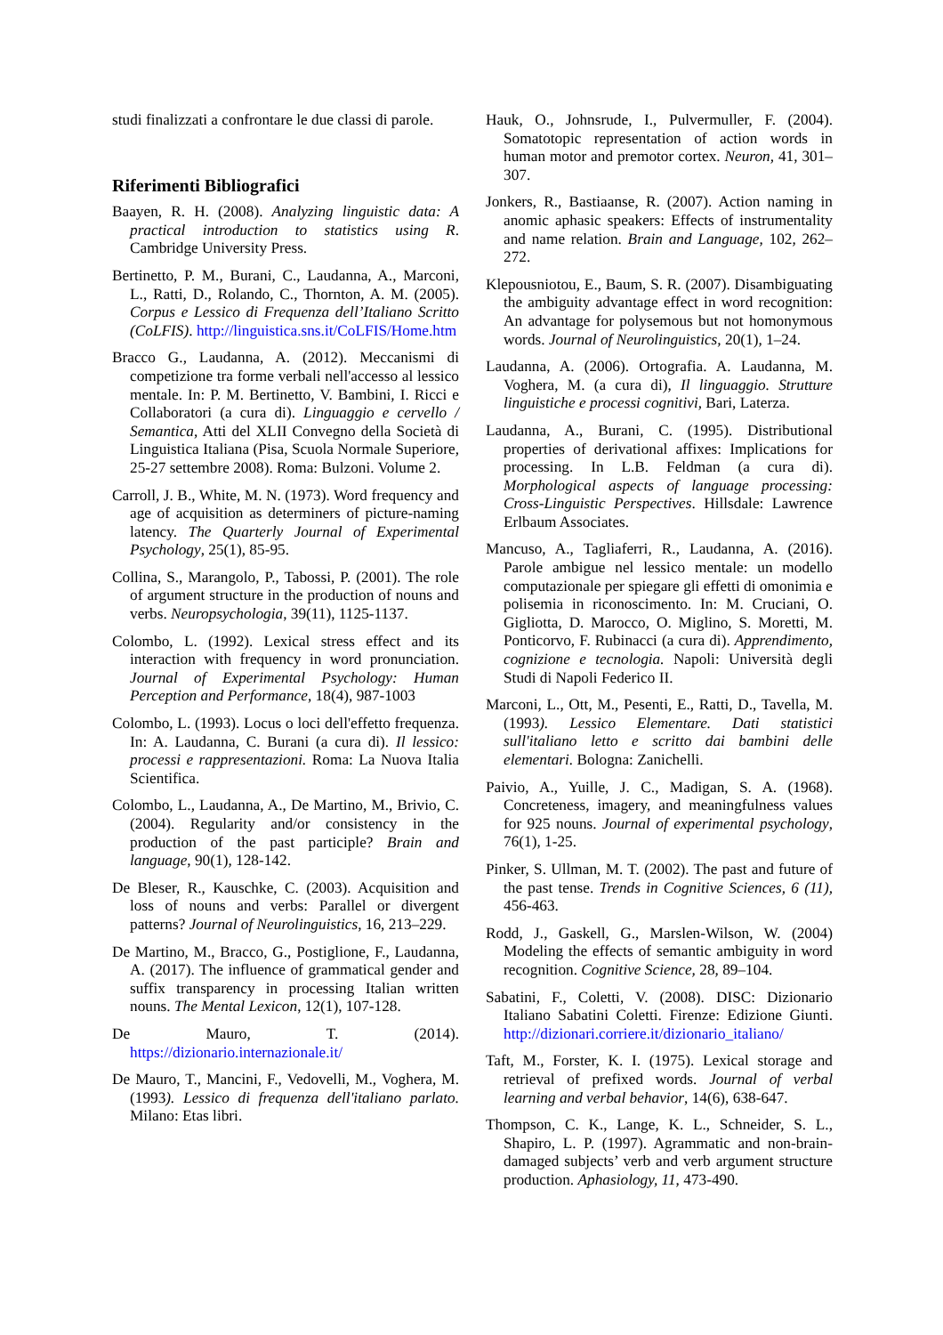studi finalizzati a confrontare le due classi di parole.
Riferimenti Bibliografici
Baayen, R. H. (2008). Analyzing linguistic data: A practical introduction to statistics using R. Cambridge University Press.
Bertinetto, P. M., Burani, C., Laudanna, A., Marconi, L., Ratti, D., Rolando, C., Thornton, A. M. (2005). Corpus e Lessico di Frequenza dell’Italiano Scritto (CoLFIS). http://linguistica.sns.it/CoLFIS/Home.htm
Bracco G., Laudanna, A. (2012). Meccanismi di competizione tra forme verbali nell'accesso al lessico mentale. In: P. M. Bertinetto, V. Bambini, I. Ricci e Collaboratori (a cura di). Linguaggio e cervello / Semantica, Atti del XLII Convegno della Società di Linguistica Italiana (Pisa, Scuola Normale Superiore, 25-27 settembre 2008). Roma: Bulzoni. Volume 2.
Carroll, J. B., White, M. N. (1973). Word frequency and age of acquisition as determiners of picture-naming latency. The Quarterly Journal of Experimental Psychology, 25(1), 85-95.
Collina, S., Marangolo, P., Tabossi, P. (2001). The role of argument structure in the production of nouns and verbs. Neuropsychologia, 39(11), 1125-1137.
Colombo, L. (1992). Lexical stress effect and its interaction with frequency in word pronunciation. Journal of Experimental Psychology: Human Perception and Performance, 18(4), 987-1003
Colombo, L. (1993). Locus o loci dell'effetto frequenza. In: A. Laudanna, C. Burani (a cura di). Il lessico: processi e rappresentazioni. Roma: La Nuova Italia Scientifica.
Colombo, L., Laudanna, A., De Martino, M., Brivio, C. (2004). Regularity and/or consistency in the production of the past participle? Brain and language, 90(1), 128-142.
De Bleser, R., Kauschke, C. (2003). Acquisition and loss of nouns and verbs: Parallel or divergent patterns? Journal of Neurolinguistics, 16, 213–229.
De Martino, M., Bracco, G., Postiglione, F., Laudanna, A. (2017). The influence of grammatical gender and suffix transparency in processing Italian written nouns. The Mental Lexicon, 12(1), 107-128.
De Mauro, T. (2014). https://dizionario.internazionale.it/
De Mauro, T., Mancini, F., Vedovelli, M., Voghera, M. (1993). Lessico di frequenza dell'italiano parlato. Milano: Etas libri.
Hauk, O., Johnsrude, I., Pulvermuller, F. (2004). Somatotopic representation of action words in human motor and premotor cortex. Neuron, 41, 301–307.
Jonkers, R., Bastiaanse, R. (2007). Action naming in anomic aphasic speakers: Effects of instrumentality and name relation. Brain and Language, 102, 262–272.
Klepousniotou, E., Baum, S. R. (2007). Disambiguating the ambiguity advantage effect in word recognition: An advantage for polysemous but not homonymous words. Journal of Neurolinguistics, 20(1), 1–24.
Laudanna, A. (2006). Ortografia. A. Laudanna, M. Voghera, M. (a cura di), Il linguaggio. Strutture linguistiche e processi cognitivi, Bari, Laterza.
Laudanna, A., Burani, C. (1995). Distributional properties of derivational affixes: Implications for processing. In L.B. Feldman (a cura di). Morphological aspects of language processing: Cross-Linguistic Perspectives. Hillsdale: Lawrence Erlbaum Associates.
Mancuso, A., Tagliaferri, R., Laudanna, A. (2016). Parole ambigue nel lessico mentale: un modello computazionale per spiegare gli effetti di omonimia e polisemia in riconoscimento. In: M. Cruciani, O. Gigliotta, D. Marocco, O. Miglino, S. Moretti, M. Ponticorvo, F. Rubinacci (a cura di). Apprendimento, cognizione e tecnologia. Napoli: Università degli Studi di Napoli Federico II.
Marconi, L., Ott, M., Pesenti, E., Ratti, D., Tavella, M. (1993). Lessico Elementare. Dati statistici sull'italiano letto e scritto dai bambini delle elementari. Bologna: Zanichelli.
Paivio, A., Yuille, J. C., Madigan, S. A. (1968). Concreteness, imagery, and meaningfulness values for 925 nouns. Journal of experimental psychology, 76(1), 1-25.
Pinker, S. Ullman, M. T. (2002). The past and future of the past tense. Trends in Cognitive Sciences, 6 (11), 456-463.
Rodd, J., Gaskell, G., Marslen-Wilson, W. (2004) Modeling the effects of semantic ambiguity in word recognition. Cognitive Science, 28, 89–104.
Sabatini, F., Coletti, V. (2008). DISC: Dizionario Italiano Sabatini Coletti. Firenze: Edizione Giunti. http://dizionari.corriere.it/dizionario_italiano/
Taft, M., Forster, K. I. (1975). Lexical storage and retrieval of prefixed words. Journal of verbal learning and verbal behavior, 14(6), 638-647.
Thompson, C. K., Lange, K. L., Schneider, S. L., Shapiro, L. P. (1997). Agrammatic and non-brain-damaged subjects’ verb and verb argument structure production. Aphasiology, 11, 473-490.